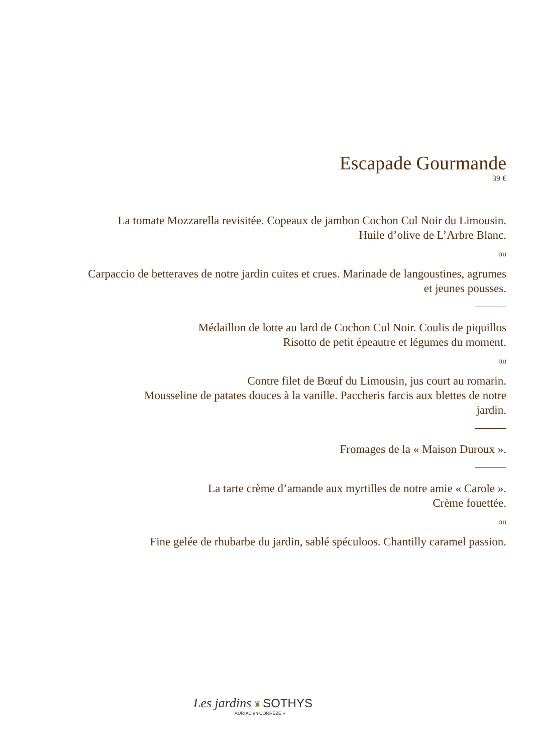Escapade Gourmande
39 €
La tomate Mozzarella revisitée. Copeaux de jambon Cochon Cul Noir du Limousin.
Huile d’olive de L’Arbre Blanc.
ou
Carpaccio de betteraves de notre jardin cuites et crues. Marinade de langoustines, agrumes
et jeunes pousses.
Médaillon de lotte au lard de Cochon Cul Noir. Coulis de piquillos
Risotto de petit épeautre et légumes du moment.
ou
Contre filet de Bœuf du Limousin, jus court au romarin.
Mousseline de patates douces à la vanille. Paccheris farcis aux blettes de notre
jardin.
Fromages de la « Maison Duroux ».
La tarte crème d’amande aux myrtilles de notre amie « Carole ».
Crème fouettée.
ou
Fine gelée de rhubarbe du jardin, sablé spéculoos. Chantilly caramel passion.
Les jardins ♜ SOTHYS
AURIAC en CORRÈZE ●